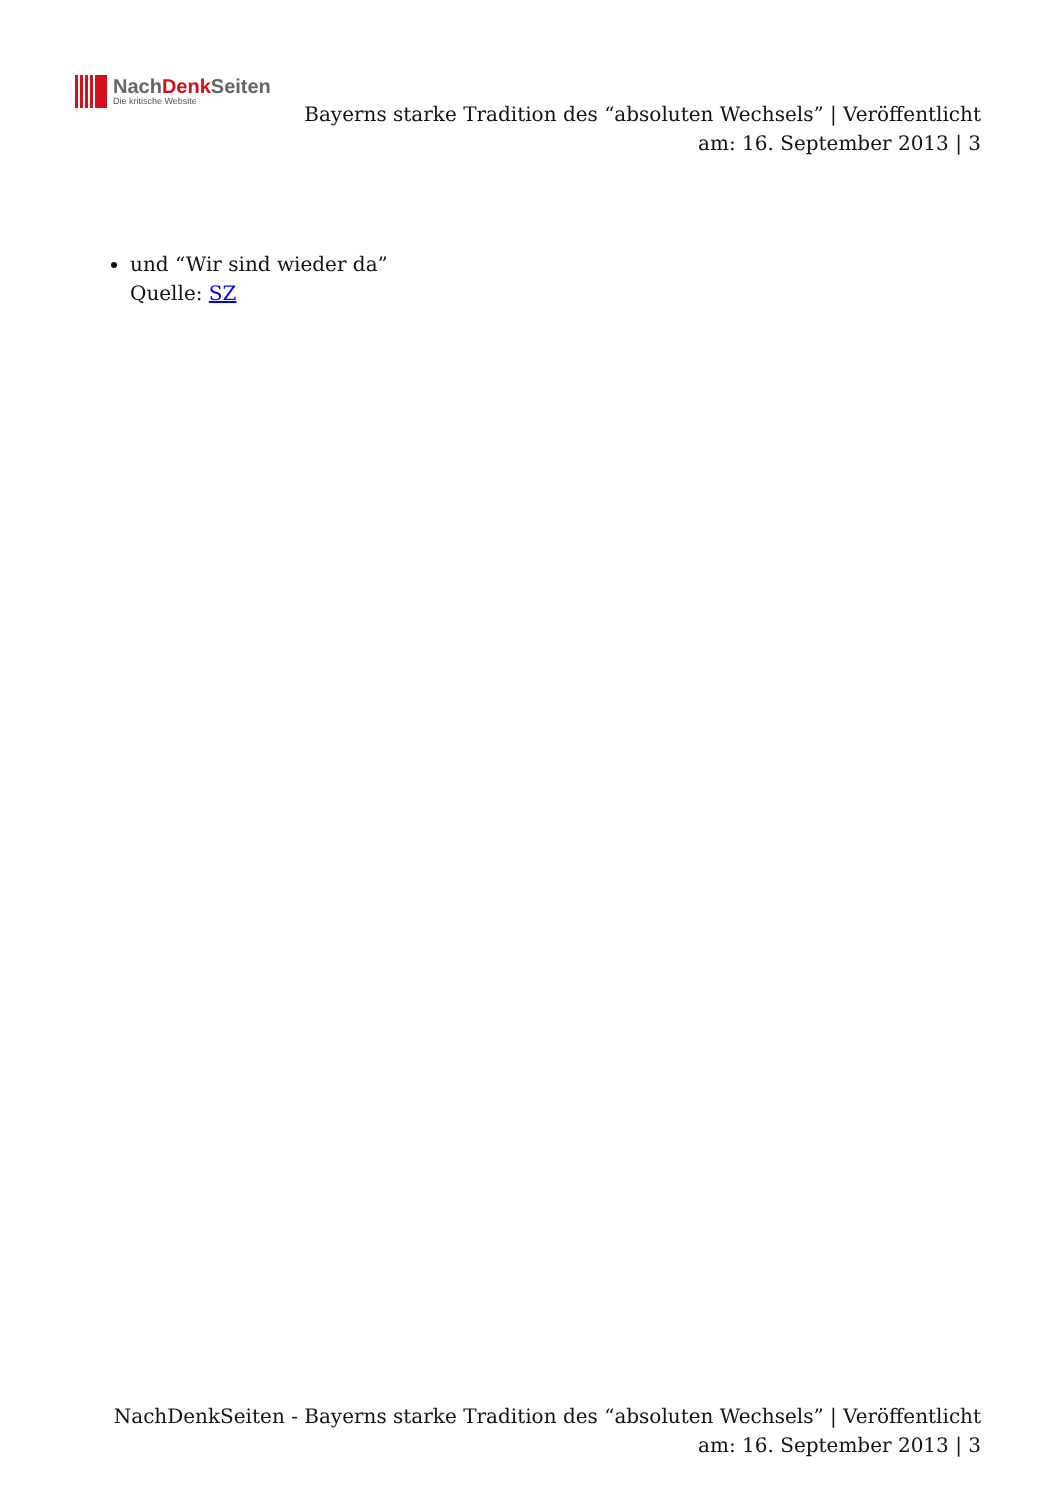NachDenk Seiten
Die kritische Website
Bayerns starke Tradition des “absoluten Wechsels” | Veröffentlicht am: 16. September 2013 | 3
und “Wir sind wieder da”
Quelle: SZ
NachDenkSeiten - Bayerns starke Tradition des “absoluten Wechsels” | Veröffentlicht am: 16. September 2013 | 3